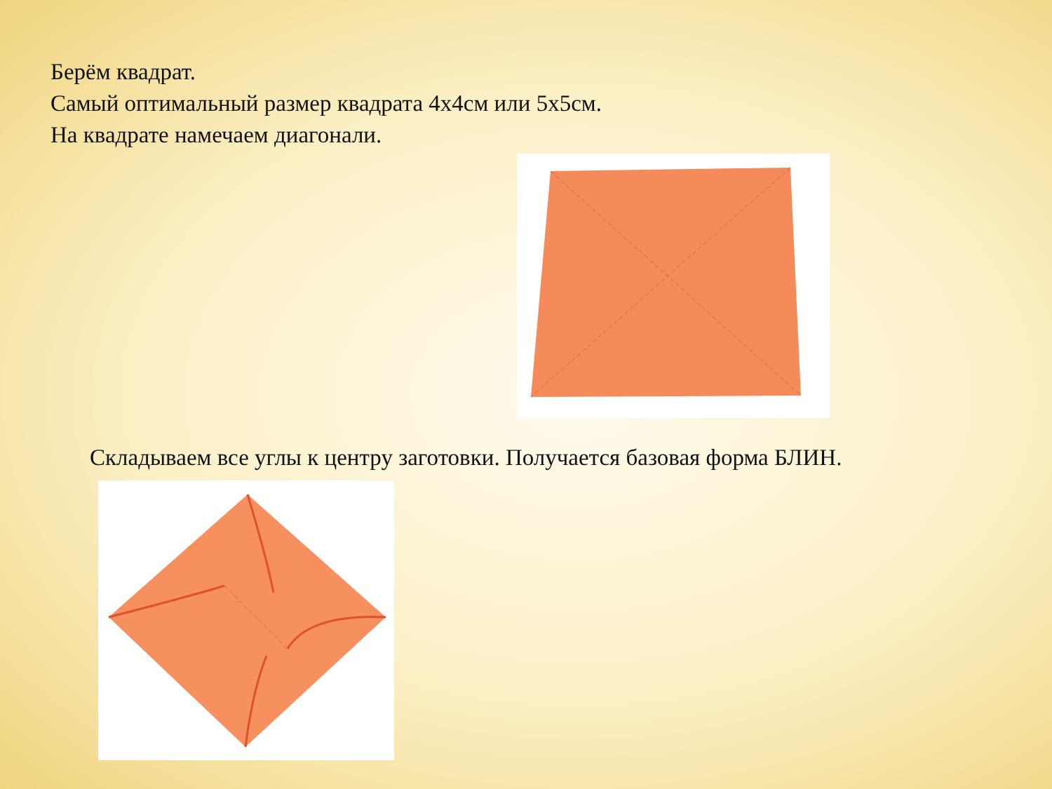Берём квадрат.
Самый оптимальный размер квадрата 4х4см или 5х5см.
На квадрате намечаем диагонали.
Складываем все углы к центру заготовки. Получается базовая форма БЛИН.